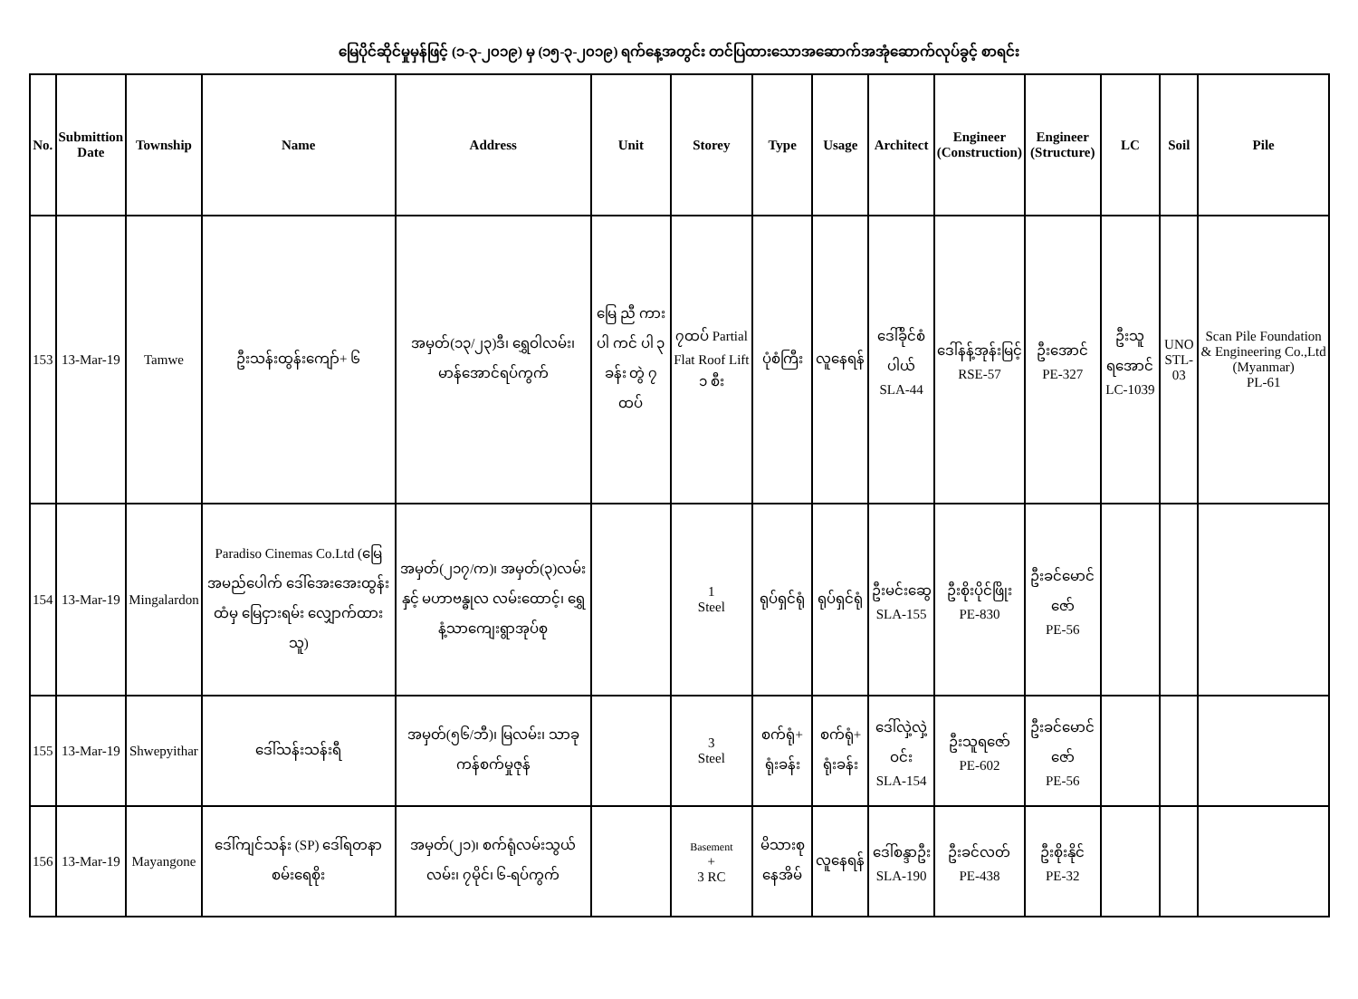မြေပိုင်ဆိုင်မှုမှန်ဖြင့် (၁-၃-၂၀၁၉) မှ (၁၅-၃-၂၀၁၉) ရက်နေ့အတွင်း တင်ပြထားသောအဆောက်အအုံဆောက်လုပ်ခွင့် စာရင်း
| No. | Submittion Date | Township | Name | Address | Unit | Storey | Type | Usage | Architect | Engineer (Construction) | Engineer (Structure) | LC | Soil | Pile |
| --- | --- | --- | --- | --- | --- | --- | --- | --- | --- | --- | --- | --- | --- | --- |
| 153 | 13-Mar-19 | Tamwe | ဦးသန်းထွန်းကျော်+ ၆ | အမှတ်(၁၃/၂၃)ဒီ၊ ရွှေဝါလမ်း၊ မာန်အောင်ရပ်ကွက် | မြေ ညီ ကား ပါ ကင် ပါ ၃ ခန်း တွဲ ၇ ထပ် | ၇ထပ် Partial Flat Roof Lift ၁ စီး | ပုံစံကြီး | လူနေရန် | ဒေါ်ခိုင်စံ ပါယ် SLA-44 | ဒေါ်နန့်အုန်းမြင့် RSE-57 | ဦးအောင် PE-327 | ဦးသူရအောင် LC-1039 | UNO STL-03 | Scan Pile Foundation & Engineering Co.,Ltd (Myanmar) PL-61 |
| 154 | 13-Mar-19 | Mingalardon | Paradiso Cinemas Co.Ltd (မြေအမည်ပေါက် ဒေါ်အေးအေးထွန်း ထံမှ မြေငှားရမ်း လျှောက်ထားသူ) | အမှတ်(၂၁၇/က)၊ အမှတ်(၃)လမ်းနှင့် မဟာဗန္ဓုလ လမ်းထောင့်၊ ရွှေနံ့သာကျေးရွာအုပ်စု | | 1 Steel | ရုပ်ရှင်ရုံ | ရုပ်ရှင်ရုံ | ဦးမင်းဆွေ SLA-155 | ဦးစိုးပိုင်ဖြိုး PE-830 | ဦးခင်မောင်ဇော် PE-56 | | | |
| 155 | 13-Mar-19 | Shwepyithar | ဒေါ်သန်းသန်းရီ | အမှတ်(၅၆/ဘီ)၊ မြလမ်း၊ သာခုကန်စက်မှုဇုန် | | 3 Steel | စက်ရုံ+ ရုံးခန်း | စက်ရုံ+ ရုံးခန်း | ဒေါ်လှဲ့လှဲ့ဝင်း SLA-154 | ဦးသူရဇော် PE-602 | ဦးခင်မောင်ဇော် PE-56 | | | |
| 156 | 13-Mar-19 | Mayangone | ဒေါ်ကျင်သန်း (SP) ဒေါ်ရတနာစမ်းရေစိုး | အမှတ်(၂၁)၊ စက်ရုံလမ်းသွယ်လမ်း၊ ၇မိုင်၊ ၆-ရပ်ကွက် | | Basement + 3 RC | မိသားစု နေအိမ် | လူနေရန် | ဒေါ်စန္ဒာဦး SLA-190 | ဦးခင်လတ် PE-438 | ဦးစိုးနိုင် PE-32 | | | |